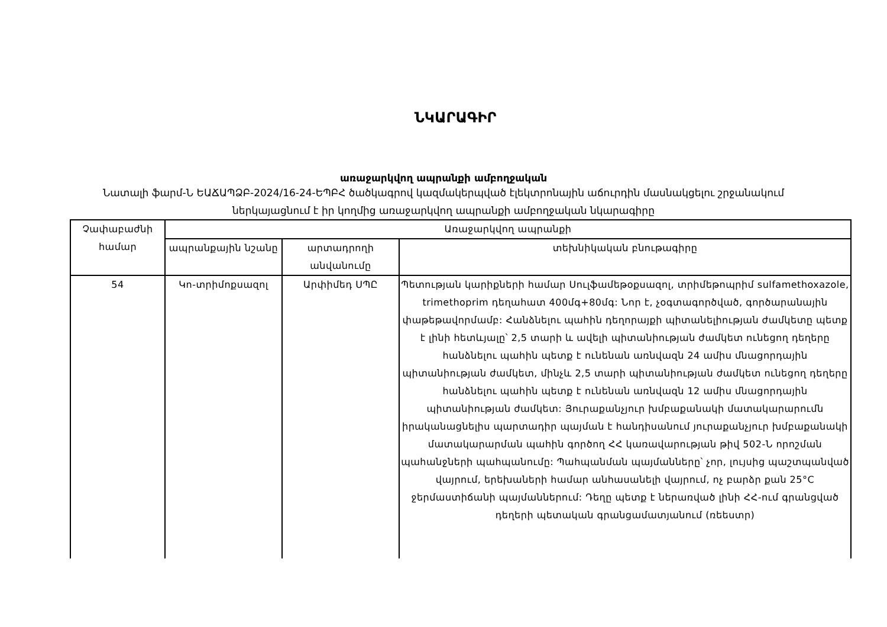ՆԿԱՐԱԳԻՐ
առաջարկվող ապրանքի ամբողջական
Նատալի ֆարմ-Ն ԵԱՃԱՊՁԲ-2024/16-24-ԵՊԲՀ ծածկագրով կազմակերպված էլեկտրոնային աճուրդին մասնակցելու շրջանակում ներկայացնում է իր կողմից առաջարկվող ապրանքի ամբողջական նկարագիրը
| Չափաբաժնի համար | Առաջարկվող ապրանքի | | |
| --- | --- | --- | --- |
| | ապրանքային նշանը | արտադրողի անվանումը | տեխնիկական բնութագիրը |
| 54 | Կո-տրիմոքսազոլ | Արփիմեդ ՍՊԸ | Պետության կարիքների համար Սուլֆամեթօքսազոլ, տրիմեթոպրիմ sulfamethoxazole, trimethoprim դեղահատ 400մգ+80մգ: Նոր է, չօգտագործված, գործարանային փաթեթավորմամբ: Հանձնելու պահին դեղորայքի պիտանելիության ժամկետը պետք է լինի հետևյալը՝ 2,5 տարի և ավելի պիտանիության ժամկետ ունեցող դեղերը հանձնելու պահին պետք է ունենան առնվազն 24 ամիս մնացորդային պիտանիության ժամկետ, մինչև 2,5 տարի պիտանիության ժամկետ ունեցող դեղերը հանձնելու պահին պետք է ունենան առնվազն 12 ամիս մնացորդային պիտանիության ժամկետ: Յուրաքանչյուր խմբաքանակի մատակարարումն իրականացնելիս պարտադիր պայման է հանդիսանում յուրաքանչյուր խմբաքանակի մատակարարման պահին գործող ՀՀ կառավարության թիվ 502-Ն որոշման պահանջների պահպանումը: Պահպանման պայմանները՝ չոր, լույսից պաշտպանված վայրում, երեխաների համար անհասանելի վայրում, ոչ բարձր քան 25°C ջերմաստիճանի պայմաններում: Դեղը պետք է ներառված լինի ՀՀ-ում գրանցված դեղերի պետական գրանցամատյանում (ռեեստր) |